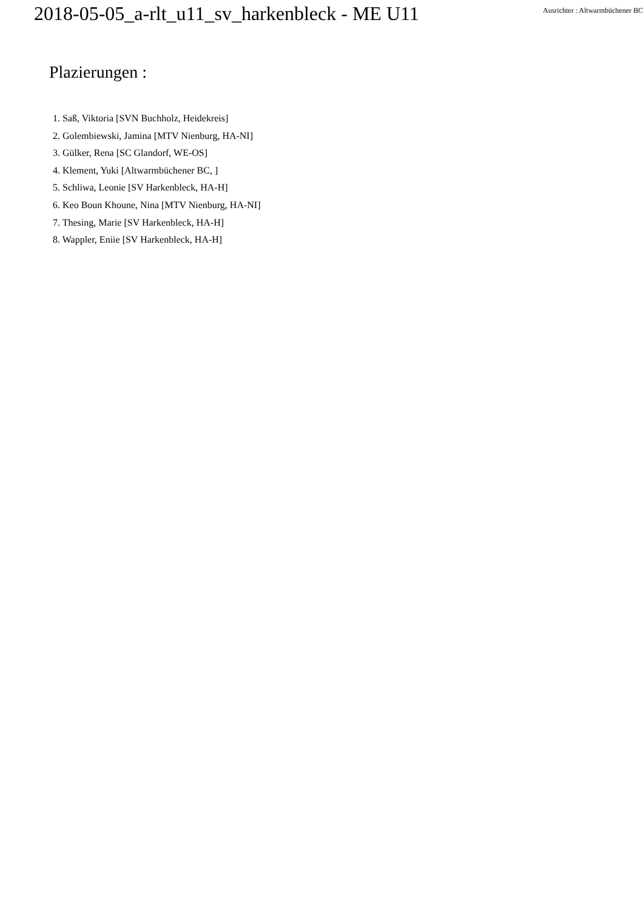2018-05-05_a-rlt_u11_sv_harkenbleck - ME U11
Ausrichter : Altwarmbüchener BC
Plazierungen :
1. Saß, Viktoria [SVN Buchholz, Heidekreis]
2. Golembiewski, Jamina [MTV Nienburg, HA-NI]
3. Gülker, Rena [SC Glandorf, WE-OS]
4. Klement, Yuki [Altwarmbüchener BC, ]
5. Schliwa, Leonie [SV Harkenbleck, HA-H]
6. Keo Boun Khoune, Nina [MTV Nienburg, HA-NI]
7. Thesing, Marie [SV Harkenbleck, HA-H]
8. Wappler, Eniie [SV Harkenbleck, HA-H]